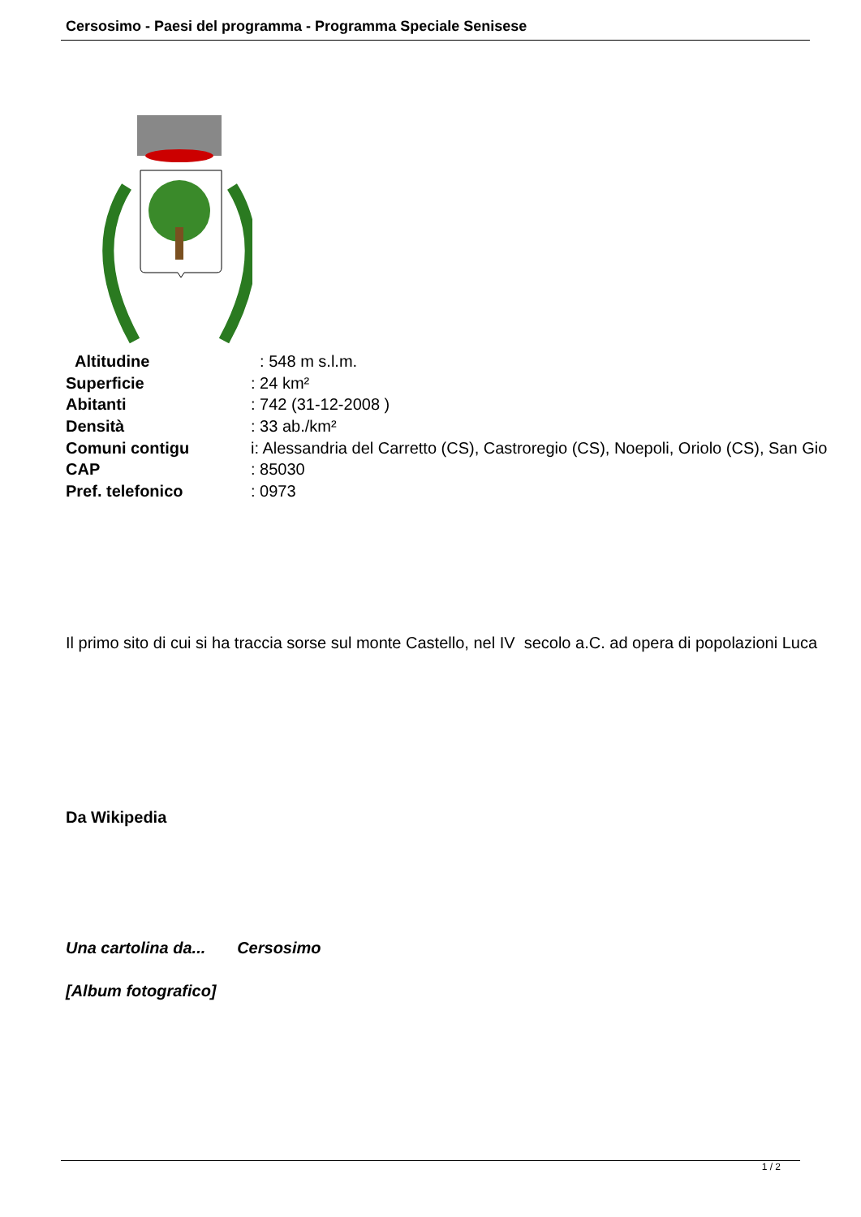Cersosimo - Paesi del programma - Programma Speciale Senisese
| Altitudine | : 548 m s.l.m. |
| Superficie | : 24 km² |
| Abitanti | : 742 (31-12-2008 ) |
| Densità | : 33 ab./km² |
| Comuni contigu | i: Alessandria del Carretto (CS), Castroregio (CS), Noepoli, Oriolo (CS), San Gio |
| CAP | : 85030 |
| Pref. telefonico | : 0973 |
Il primo sito di cui si ha traccia sorse sul monte Castello, nel IV secolo a.C. ad opera di popolazioni Luca
Da Wikipedia
Una cartolina da... Cersosimo
[Album fotografico]
1 / 2